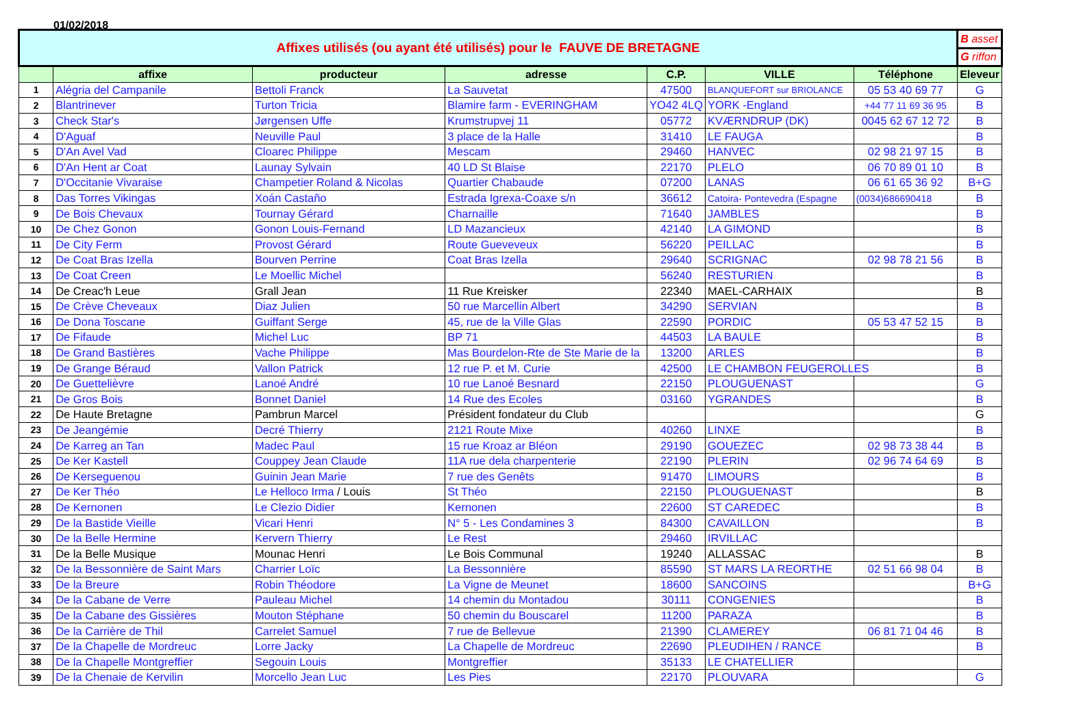01/02/2018
| Affixes utilisés (ou ayant été utilisés) pour le FAUVE DE BRETAGNE | | | | | | | B asset |
| | | | | | | | G riffon |
| | affixe | producteur | adresse | C.P. | VILLE | Téléphone | Eleveur |
| 1 | Alégria del Campanile | Bettoli Franck | La Sauvetat | 47500 | BLANQUEFORT sur BRIOLANCE | 05 53 40 69 77 | G |
| 2 | Blantrinever | Turton Tricia | Blamire farm - EVERINGHAM | YO42 4LQ | YORK -England | +44 77 11 69 36 95 | B |
| 3 | Check Star's | Jørgensen Uffe | Krumstrupvej 11 | 05772 | KVÆRNDRUP (DK) | 0045 62 67 12 72 | B |
| 4 | D'Aguaf | Neuville Paul | 3 place de la Halle | 31410 | LE FAUGA | | B |
| 5 | D'An Avel Vad | Cloarec Philippe | Mescam | 29460 | HANVEC | 02 98 21 97 15 | B |
| 6 | D'An Hent ar Coat | Launay Sylvain | 40 LD St Blaise | 22170 | PLELO | 06 70 89 01 10 | B |
| 7 | D'Occitanie Vivaraise | Champetier Roland & Nicolas | Quartier Chabaude | 07200 | LANAS | 06 61 65 36 92 | B+G |
| 8 | Das Torres Vikingas | Xoán Castaño | Estrada Igrexa-Coaxe s/n | 36612 | Catoira- Pontevedra (Espagne | (0034)686690418 | B |
| 9 | De Bois Chevaux | Tournay Gérard | Charnaille | 71640 | JAMBLES | | B |
| 10 | De Chez Gonon | Gonon Louis-Fernand | LD Mazancieux | 42140 | LA GIMOND | | B |
| 11 | De City Ferm | Provost Gérard | Route Gueveveux | 56220 | PEILLAC | | B |
| 12 | De Coat Bras Izella | Bourven Perrine | Coat Bras Izella | 29640 | SCRIGNAC | 02 98 78 21 56 | B |
| 13 | De Coat Creen | Le Moellic Michel | | 56240 | RESTURIEN | | B |
| 14 | De Creac'h Leue | Grall Jean | 11 Rue Kreisker | 22340 | MAEL-CARHAIX | | B |
| 15 | De Crève Cheveaux | Diaz Julien | 50 rue Marcellin Albert | 34290 | SERVIAN | | B |
| 16 | De Dona Toscane | Guiffant Serge | 45, rue de la Ville Glas | 22590 | PORDIC | 05 53 47 52 15 | B |
| 17 | De Fifaude | Michel Luc | BP 71 | 44503 | LA BAULE | | B |
| 18 | De Grand Bastières | Vache Philippe | Mas Bourdelon-Rte de Ste Marie de la | 13200 | ARLES | | B |
| 19 | De Grange Béraud | Vallon Patrick | 12 rue P. et M. Curie | 42500 | LE CHAMBON FEUGEROLLES | | B |
| 20 | De Guettelièvre | Lanoé André | 10 rue Lanoé Besnard | 22150 | PLOUGUENAST | | G |
| 21 | De Gros Bois | Bonnet Daniel | 14 Rue des Ecoles | 03160 | YGRANDES | | B |
| 22 | De Haute Bretagne | Pambrun Marcel | Président fondateur du Club | | | | G |
| 23 | De Jeangémie | Decré Thierry | 2121 Route Mixe | 40260 | LINXE | | B |
| 24 | De Karreg an Tan | Madec Paul | 15 rue Kroaz ar Bléon | 29190 | GOUEZEC | 02 98 73 38 44 | B |
| 25 | De Ker Kastell | Couppey Jean Claude | 11A rue dela charpenterie | 22190 | PLERIN | 02 96 74 64 69 | B |
| 26 | De Kerseguenou | Guinin Jean Marie | 7 rue des Genêts | 91470 | LIMOURS | | B |
| 27 | De Ker Théo | Le Helloco Irma / Louis | St Théo | 22150 | PLOUGUENAST | | B |
| 28 | De Kernonen | Le Clezio Didier | Kernonen | 22600 | ST CAREDEC | | B |
| 29 | De la Bastide Vieille | Vicari Henri | N° 5 - Les Condamines 3 | 84300 | CAVAILLON | | B |
| 30 | De la Belle Hermine | Kervern Thierry | Le Rest | 29460 | IRVILLAC | | |
| 31 | De la Belle Musique | Mounac Henri | Le Bois Communal | 19240 | ALLASSAC | | B |
| 32 | De la Bessonnière de Saint Mars | Charrier Loïc | La Bessonnière | 85590 | ST MARS LA REORTHE | 02 51 66 98 04 | B |
| 33 | De la Breure | Robin Théodore | La Vigne de Meunet | 18600 | SANCOINS | | B+G |
| 34 | De la Cabane de Verre | Pauleau Michel | 14 chemin du Montadou | 30111 | CONGENIES | | B |
| 35 | De la Cabane des Gissières | Mouton Stéphane | 50 chemin du Bouscarel | 11200 | PARAZA | | B |
| 36 | De la Carrière de Thil | Carrelet Samuel | 7 rue de Bellevue | 21390 | CLAMEREY | 06 81 71 04 46 | B |
| 37 | De la Chapelle de Mordreuc | Lorre Jacky | La Chapelle de Mordreuc | 22690 | PLEUDIHEN / RANCE | | B |
| 38 | De la Chapelle Montgreffier | Segouin Louis | Montgreffier | 35133 | LE CHATELLIER | | |
| 39 | De la Chenaie de Kervilin | Morcello Jean Luc | Les Pies | 22170 | PLOUVARA | | G |